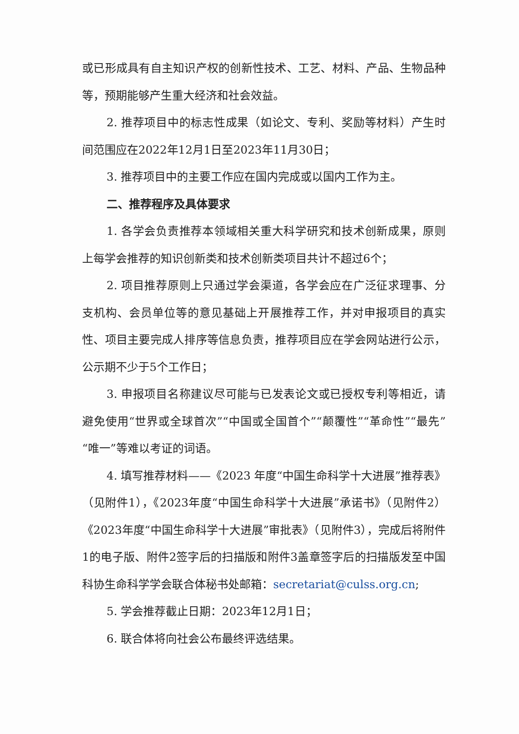或已形成具有自主知识产权的创新性技术、工艺、材料、产品、生物品种等，预期能够产生重大经济和社会效益。
2. 推荐项目中的标志性成果（如论文、专利、奖励等材料）产生时间范围应在2022年12月1日至2023年11月30日；
3. 推荐项目中的主要工作应在国内完成或以国内工作为主。
二、推荐程序及具体要求
1. 各学会负责推荐本领域相关重大科学研究和技术创新成果，原则上每学会推荐的知识创新类和技术创新类项目共计不超过6个；
2. 项目推荐原则上只通过学会渠道，各学会应在广泛征求理事、分支机构、会员单位等的意见基础上开展推荐工作，并对申报项目的真实性、项目主要完成人排序等信息负责，推荐项目应在学会网站进行公示，公示期不少于5个工作日；
3. 申报项目名称建议尽可能与已发表论文或已授权专利等相近，请避免使用“世界或全球首次”“中国或全国首个”“颠覆性”“革命性”“最先”“唯一”等难以考证的词语。
4. 填写推荐材料——《2023 年度“中国生命科学十大进展”推荐表》（见附件1），《2023年度“中国生命科学十大进展”承诺书》（见附件2）《2023年度“中国生命科学十大进展”审批表》（见附件3），完成后将附件1的电子版、附件2签字后的扫描版和附件3盖章签字后的扫描版发至中国科协生命科学学会联合体秘书处邮箱：secretariat@culss.org.cn;
5. 学会推荐截止日期：2023年12月1日；
6. 联合体将向社会公布最终评选结果。